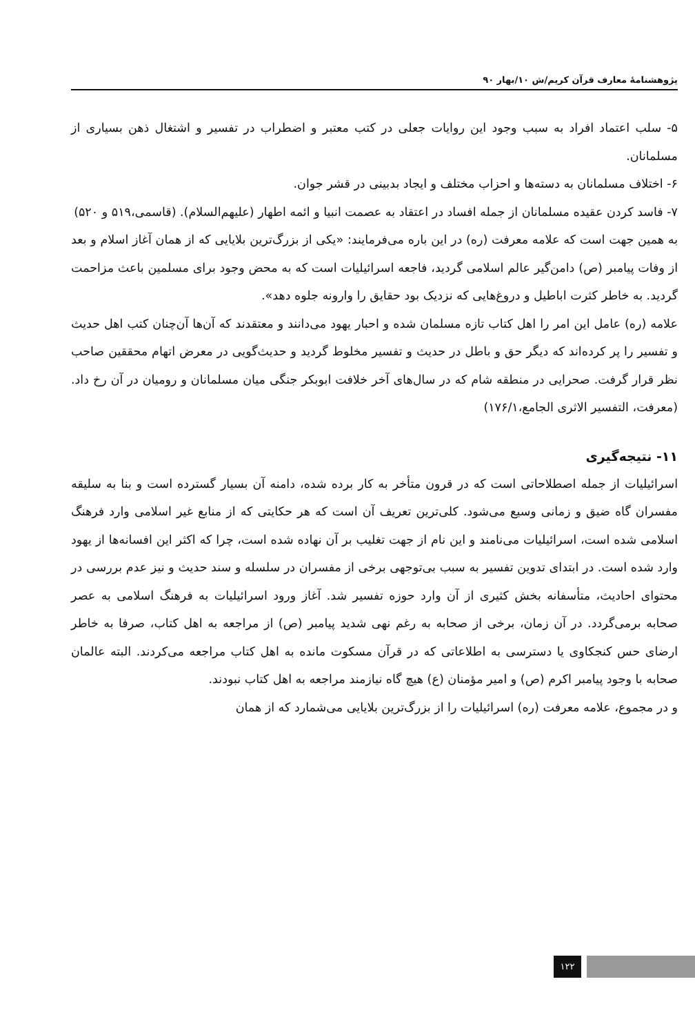پژوهشنامهٔ معارف قرآن کریم/ش ۱۰/بهار ۹۰
۵- سلب اعتماد افراد به سبب وجود این روایات جعلی در کتب معتبر و اضطراب در تفسیر و اشتغال ذهن بسیاری از مسلمانان.
۶- اختلاف مسلمانان به دسته‌ها و احزاب مختلف و ایجاد بدبینی در قشر جوان.
۷- فاسد کردن عقیده مسلمانان از جمله افساد در اعتقاد به عصمت انبیا و ائمه اطهار (علیهم‌السلام). (قاسمی،۵۱۹ و ۵۲۰)
به همین جهت است که علامه معرفت (ره) در این باره می‌فرمایند: «یکی از بزرگ‌ترین بلایایی که از همان آغاز اسلام و بعد از وفات پیامبر (ص) دامن‌گیر عالم اسلامی گردید، فاجعه اسرائیلیات است که به محض وجود برای مسلمین باعث مزاحمت گردید. به خاطر کثرت اباطیل و دروغ‌هایی که نزدیک بود حقایق را وارونه جلوه دهد».
علامه (ره) عامل این امر را اهل کتاب تازه مسلمان شده و احبار یهود می‌دانند و معتقدند که آن‌ها آن‌چنان کتب اهل حدیث و تفسیر را پر کرده‌اند که دیگر حق و باطل در حدیث و تفسیر مخلوط گردید و حدیث‌گویی در معرض اتهام محققین صاحب نظر قرار گرفت. صحرایی در منطقه شام که در سال‌های آخر خلافت ابوبکر جنگی میان مسلمانان و رومیان در آن رخ داد. (معرفت، التفسیر الاثری الجامع،۱۷۶/۱)
۱۱- نتیجه‌گیری
اسرائیلیات از جمله اصطلاحاتی است که در قرون متأخر به کار برده شده، دامنه آن بسیار گسترده است و بنا به سلیقه مفسران گاه ضیق و زمانی وسیع می‌شود. کلی‌ترین تعریف آن است که هر حکایتی که از منابع غیر اسلامی وارد فرهنگ اسلامی شده است، اسرائیلیات می‌نامند و این نام از جهت تغلیب بر آن نهاده شده است، چرا که اکثر این افسانه‌ها از یهود وارد شده است. در ابتدای تدوین تفسیر به سبب بی‌توجهی برخی از مفسران در سلسله و سند حدیث و نیز عدم بررسی در محتوای احادیث، متأسفانه بخش کثیری از آن وارد حوزه تفسیر شد. آغاز ورود اسرائیلیات به فرهنگ اسلامی به عصر صحابه برمی‌گردد. در آن زمان، برخی از صحابه به رغم نهی شدید پیامبر (ص) از مراجعه به اهل کتاب، صرفا به خاطر ارضای حس کنجکاوی یا دسترسی به اطلاعاتی که در قرآن مسکوت مانده به اهل کتاب مراجعه می‌کردند. البته عالمان صحابه با وجود پیامبر اکرم (ص) و امیر مؤمنان (ع) هیچ گاه نیازمند مراجعه به اهل کتاب نبودند.
و در مجموع، علامه معرفت (ره) اسرائیلیات را از بزرگ‌ترین بلایایی می‌شمارد که از همان
۱۲۲